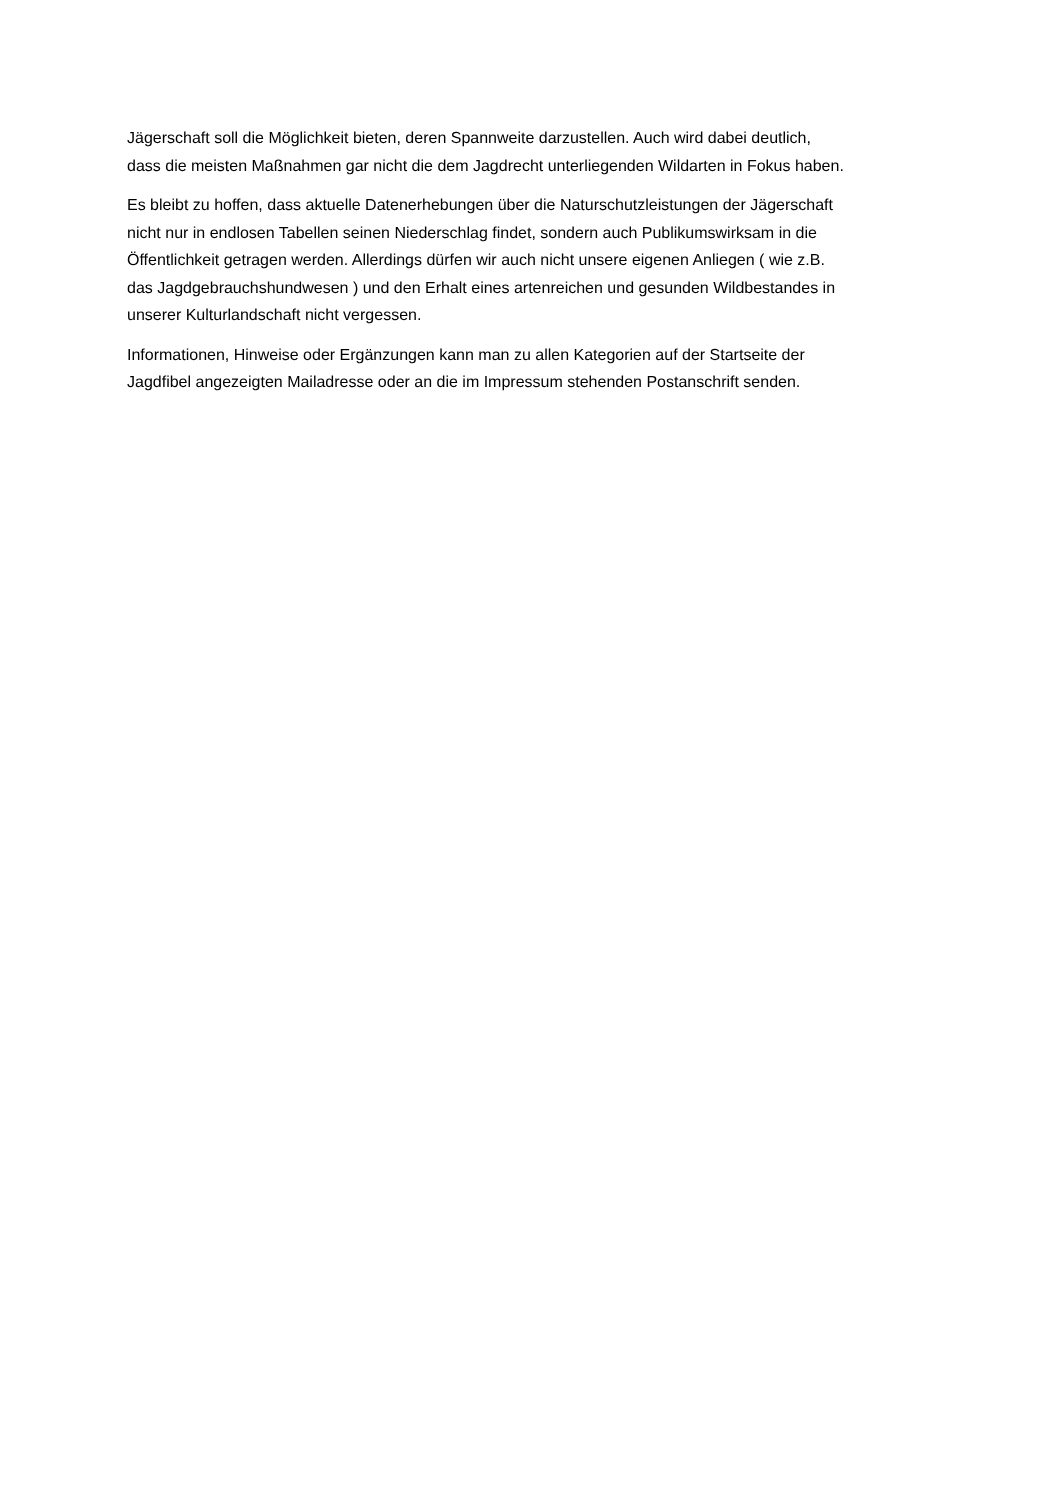Jägerschaft soll die Möglichkeit bieten, deren Spannweite darzustellen. Auch wird dabei deutlich,
dass die meisten Maßnahmen gar nicht die dem Jagdrecht unterliegenden Wildarten in Fokus haben.
Es bleibt zu hoffen, dass aktuelle Datenerhebungen über die Naturschutzleistungen der Jägerschaft
nicht nur in endlosen Tabellen seinen Niederschlag findet, sondern auch Publikumswirksam in die
Öffentlichkeit getragen werden. Allerdings dürfen wir auch nicht unsere eigenen Anliegen ( wie z.B.
das Jagdgebrauchshundwesen ) und den Erhalt eines artenreichen und gesunden Wildbestandes in
unserer Kulturlandschaft nicht vergessen.
Informationen, Hinweise oder Ergänzungen kann man zu allen Kategorien auf der Startseite der
Jagdfibel angezeigten Mailadresse oder an die im Impressum stehenden Postanschrift senden.